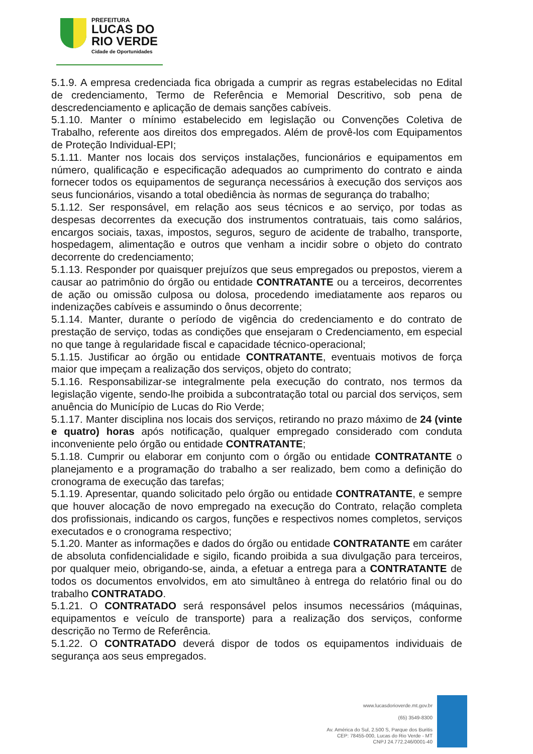PREFEITURA
LUCAS DO
RIO VERDE
Cidade de Oportunidades
5.1.9. A empresa credenciada fica obrigada a cumprir as regras estabelecidas no Edital de credenciamento, Termo de Referência e Memorial Descritivo, sob pena de descredenciamento e aplicação de demais sanções cabíveis.
5.1.10. Manter o mínimo estabelecido em legislação ou Convenções Coletiva de Trabalho, referente aos direitos dos empregados. Além de provê-los com Equipamentos de Proteção Individual-EPI;
5.1.11. Manter nos locais dos serviços instalações, funcionários e equipamentos em número, qualificação e especificação adequados ao cumprimento do contrato e ainda fornecer todos os equipamentos de segurança necessários à execução dos serviços aos seus funcionários, visando a total obediência às normas de segurança do trabalho;
5.1.12. Ser responsável, em relação aos seus técnicos e ao serviço, por todas as despesas decorrentes da execução dos instrumentos contratuais, tais como salários, encargos sociais, taxas, impostos, seguros, seguro de acidente de trabalho, transporte, hospedagem, alimentação e outros que venham a incidir sobre o objeto do contrato decorrente do credenciamento;
5.1.13. Responder por quaisquer prejuízos que seus empregados ou prepostos, vierem a causar ao patrimônio do órgão ou entidade CONTRATANTE ou a terceiros, decorrentes de ação ou omissão culposa ou dolosa, procedendo imediatamente aos reparos ou indenizações cabíveis e assumindo o ônus decorrente;
5.1.14. Manter, durante o período de vigência do credenciamento e do contrato de prestação de serviço, todas as condições que ensejaram o Credenciamento, em especial no que tange à regularidade fiscal e capacidade técnico-operacional;
5.1.15. Justificar ao órgão ou entidade CONTRATANTE, eventuais motivos de força maior que impeçam a realização dos serviços, objeto do contrato;
5.1.16. Responsabilizar-se integralmente pela execução do contrato, nos termos da legislação vigente, sendo-lhe proibida a subcontratação total ou parcial dos serviços, sem anuência do Município de Lucas do Rio Verde;
5.1.17. Manter disciplina nos locais dos serviços, retirando no prazo máximo de 24 (vinte e quatro) horas após notificação, qualquer empregado considerado com conduta inconveniente pelo órgão ou entidade CONTRATANTE;
5.1.18. Cumprir ou elaborar em conjunto com o órgão ou entidade CONTRATANTE o planejamento e a programação do trabalho a ser realizado, bem como a definição do cronograma de execução das tarefas;
5.1.19. Apresentar, quando solicitado pelo órgão ou entidade CONTRATANTE, e sempre que houver alocação de novo empregado na execução do Contrato, relação completa dos profissionais, indicando os cargos, funções e respectivos nomes completos, serviços executados e o cronograma respectivo;
5.1.20. Manter as informações e dados do órgão ou entidade CONTRATANTE em caráter de absoluta confidencialidade e sigilo, ficando proibida a sua divulgação para terceiros, por qualquer meio, obrigando-se, ainda, a efetuar a entrega para a CONTRATANTE de todos os documentos envolvidos, em ato simultâneo à entrega do relatório final ou do trabalho CONTRATADO.
5.1.21. O CONTRATADO será responsável pelos insumos necessários (máquinas, equipamentos e veículo de transporte) para a realização dos serviços, conforme descrição no Termo de Referência.
5.1.22. O CONTRATADO deverá dispor de todos os equipamentos individuais de segurança aos seus empregados.
www.lucasdorioverde.mt.gov.br
(65) 3549-8300
Av. América do Sul, 2.500 S, Parque dos Buritis
CEP: 78455-000, Lucas do Rio Verde - MT
CNPJ 24.772.246/0001-40